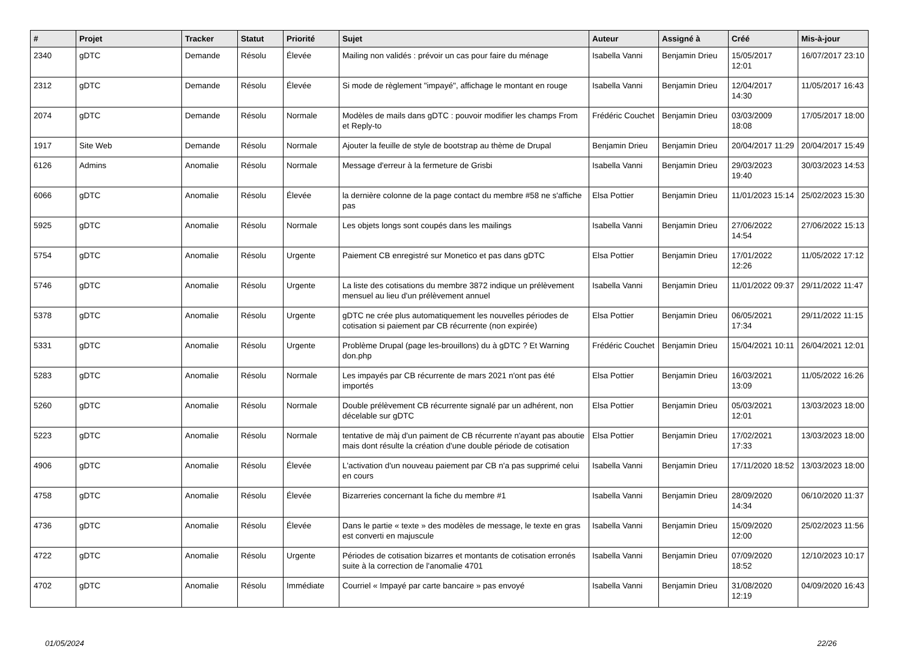| # | Projet | Tracker | Statut | Priorité | Sujet | Auteur | Assigné à | Créé | Mis-à-jour |
| --- | --- | --- | --- | --- | --- | --- | --- | --- | --- |
| 2340 | gDTC | Demande | Résolu | Élevée | Mailing non validés : prévoir un cas pour faire du ménage | Isabella Vanni | Benjamin Drieu | 15/05/2017 12:01 | 16/07/2017 23:10 |
| 2312 | gDTC | Demande | Résolu | Élevée | Si mode de règlement "impayé", affichage le montant en rouge | Isabella Vanni | Benjamin Drieu | 12/04/2017 14:30 | 11/05/2017 16:43 |
| 2074 | gDTC | Demande | Résolu | Normale | Modèles de mails dans gDTC : pouvoir modifier les champs From et Reply-to | Frédéric Couchet | Benjamin Drieu | 03/03/2009 18:08 | 17/05/2017 18:00 |
| 1917 | Site Web | Demande | Résolu | Normale | Ajouter la feuille de style de bootstrap au thème de Drupal | Benjamin Drieu | Benjamin Drieu | 20/04/2017 11:29 | 20/04/2017 15:49 |
| 6126 | Admins | Anomalie | Résolu | Normale | Message d'erreur à la fermeture de Grisbi | Isabella Vanni | Benjamin Drieu | 29/03/2023 19:40 | 30/03/2023 14:53 |
| 6066 | gDTC | Anomalie | Résolu | Élevée | la dernière colonne de la page contact du membre #58 ne s'affiche pas | Elsa Pottier | Benjamin Drieu | 11/01/2023 15:14 | 25/02/2023 15:30 |
| 5925 | gDTC | Anomalie | Résolu | Normale | Les objets longs sont coupés dans les mailings | Isabella Vanni | Benjamin Drieu | 27/06/2022 14:54 | 27/06/2022 15:13 |
| 5754 | gDTC | Anomalie | Résolu | Urgente | Paiement CB enregistré sur Monetico et pas dans gDTC | Elsa Pottier | Benjamin Drieu | 17/01/2022 12:26 | 11/05/2022 17:12 |
| 5746 | gDTC | Anomalie | Résolu | Urgente | La liste des cotisations du membre 3872 indique un prélèvement mensuel au lieu d'un prélèvement annuel | Isabella Vanni | Benjamin Drieu | 11/01/2022 09:37 | 29/11/2022 11:47 |
| 5378 | gDTC | Anomalie | Résolu | Urgente | gDTC ne crée plus automatiquement les nouvelles périodes de cotisation si paiement par CB récurrente (non expirée) | Elsa Pottier | Benjamin Drieu | 06/05/2021 17:34 | 29/11/2022 11:15 |
| 5331 | gDTC | Anomalie | Résolu | Urgente | Problème Drupal (page les-brouillons) du à gDTC ? Et Warning don.php | Frédéric Couchet | Benjamin Drieu | 15/04/2021 10:11 | 26/04/2021 12:01 |
| 5283 | gDTC | Anomalie | Résolu | Normale | Les impayés par CB récurrente de mars 2021 n'ont pas été importés | Elsa Pottier | Benjamin Drieu | 16/03/2021 13:09 | 11/05/2022 16:26 |
| 5260 | gDTC | Anomalie | Résolu | Normale | Double prélèvement CB récurrente signalé par un adhérent, non décelable sur gDTC | Elsa Pottier | Benjamin Drieu | 05/03/2021 12:01 | 13/03/2023 18:00 |
| 5223 | gDTC | Anomalie | Résolu | Normale | tentative de màj d'un paiment de CB récurrente n'ayant pas aboutie mais dont résulte la création d'une double période de cotisation | Elsa Pottier | Benjamin Drieu | 17/02/2021 17:33 | 13/03/2023 18:00 |
| 4906 | gDTC | Anomalie | Résolu | Élevée | L'activation d'un nouveau paiement par CB n'a pas supprimé celui en cours | Isabella Vanni | Benjamin Drieu | 17/11/2020 18:52 | 13/03/2023 18:00 |
| 4758 | gDTC | Anomalie | Résolu | Élevée | Bizarreries concernant la fiche du membre #1 | Isabella Vanni | Benjamin Drieu | 28/09/2020 14:34 | 06/10/2020 11:37 |
| 4736 | gDTC | Anomalie | Résolu | Élevée | Dans le partie « texte » des modèles de message, le texte en gras est converti en majuscule | Isabella Vanni | Benjamin Drieu | 15/09/2020 12:00 | 25/02/2023 11:56 |
| 4722 | gDTC | Anomalie | Résolu | Urgente | Périodes de cotisation bizarres et montants de cotisation erronés suite à la correction de l'anomalie 4701 | Isabella Vanni | Benjamin Drieu | 07/09/2020 18:52 | 12/10/2023 10:17 |
| 4702 | gDTC | Anomalie | Résolu | Immédiate | Courriel « Impayé par carte bancaire » pas envoyé | Isabella Vanni | Benjamin Drieu | 31/08/2020 12:19 | 04/09/2020 16:43 |
01/05/2024 22/26